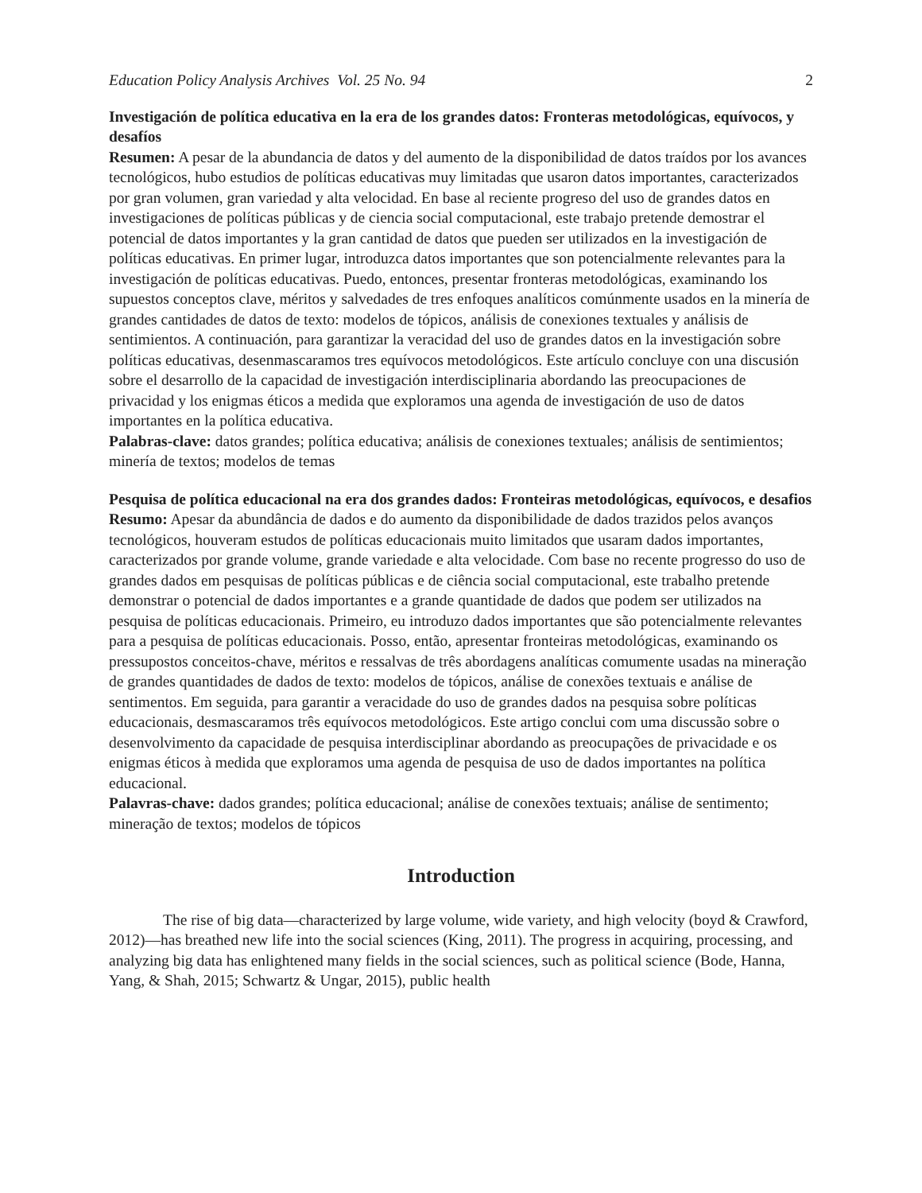Education Policy Analysis Archives Vol. 25 No. 94 2
Investigación de política educativa en la era de los grandes datos: Fronteras metodológicas, equívocos, y desafíos
Resumen: A pesar de la abundancia de datos y del aumento de la disponibilidad de datos traídos por los avances tecnológicos, hubo estudios de políticas educativas muy limitadas que usaron datos importantes, caracterizados por gran volumen, gran variedad y alta velocidad. En base al reciente progreso del uso de grandes datos en investigaciones de políticas públicas y de ciencia social computacional, este trabajo pretende demostrar el potencial de datos importantes y la gran cantidad de datos que pueden ser utilizados en la investigación de políticas educativas. En primer lugar, introduzca datos importantes que son potencialmente relevantes para la investigación de políticas educativas. Puedo, entonces, presentar fronteras metodológicas, examinando los supuestos conceptos clave, méritos y salvedades de tres enfoques analíticos comúnmente usados en la minería de grandes cantidades de datos de texto: modelos de tópicos, análisis de conexiones textuales y análisis de sentimientos. A continuación, para garantizar la veracidad del uso de grandes datos en la investigación sobre políticas educativas, desenmascaramos tres equívocos metodológicos. Este artículo concluye con una discusión sobre el desarrollo de la capacidad de investigación interdisciplinaria abordando las preocupaciones de privacidad y los enigmas éticos a medida que exploramos una agenda de investigación de uso de datos importantes en la política educativa.
Palabras-clave: datos grandes; política educativa; análisis de conexiones textuales; análisis de sentimientos; minería de textos; modelos de temas
Pesquisa de política educacional na era dos grandes dados: Fronteiras metodológicas, equívocos, e desafios
Resumo: Apesar da abundância de dados e do aumento da disponibilidade de dados trazidos pelos avanços tecnológicos, houveram estudos de políticas educacionais muito limitados que usaram dados importantes, caracterizados por grande volume, grande variedade e alta velocidade. Com base no recente progresso do uso de grandes dados em pesquisas de políticas públicas e de ciência social computacional, este trabalho pretende demonstrar o potencial de dados importantes e a grande quantidade de dados que podem ser utilizados na pesquisa de políticas educacionais. Primeiro, eu introduzo dados importantes que são potencialmente relevantes para a pesquisa de políticas educacionais. Posso, então, apresentar fronteiras metodológicas, examinando os pressupostos conceitos-chave, méritos e ressalvas de três abordagens analíticas comumente usadas na mineração de grandes quantidades de dados de texto: modelos de tópicos, análise de conexões textuais e análise de sentimentos. Em seguida, para garantir a veracidade do uso de grandes dados na pesquisa sobre políticas educacionais, desmascaramos três equívocos metodológicos. Este artigo conclui com uma discussão sobre o desenvolvimento da capacidade de pesquisa interdisciplinar abordando as preocupações de privacidade e os enigmas éticos à medida que exploramos uma agenda de pesquisa de uso de dados importantes na política educacional.
Palavras-chave: dados grandes; política educacional; análise de conexões textuais; análise de sentimento; mineração de textos; modelos de tópicos
Introduction
The rise of big data—characterized by large volume, wide variety, and high velocity (boyd & Crawford, 2012)—has breathed new life into the social sciences (King, 2011). The progress in acquiring, processing, and analyzing big data has enlightened many fields in the social sciences, such as political science (Bode, Hanna, Yang, & Shah, 2015; Schwartz & Ungar, 2015), public health